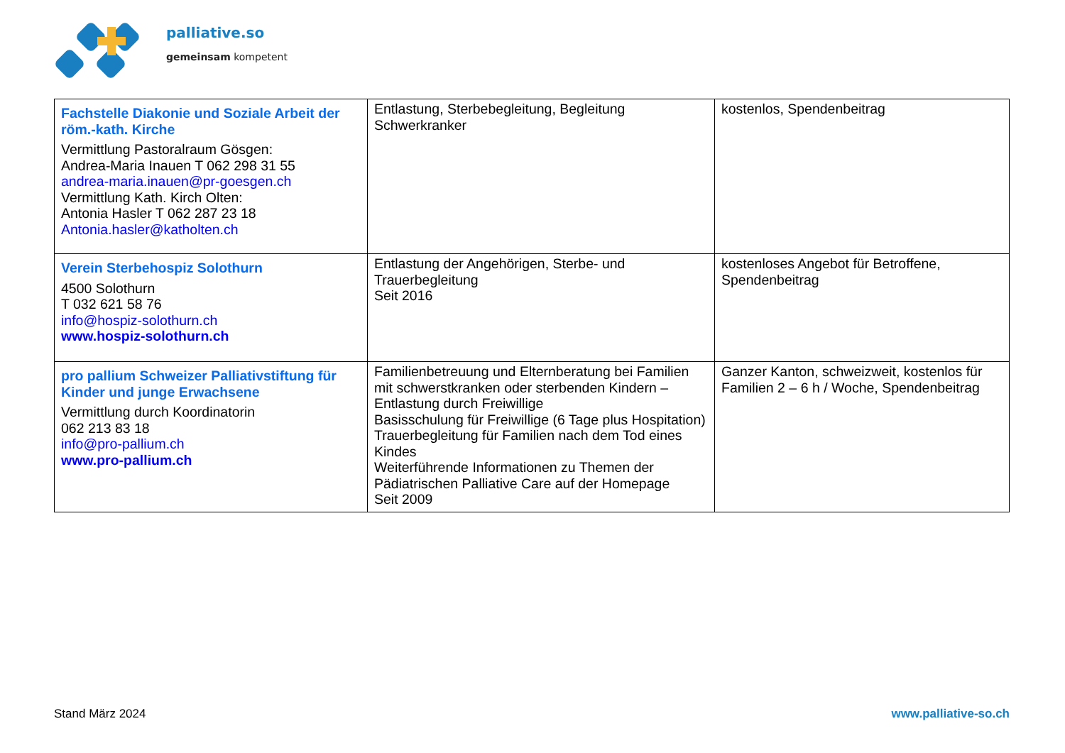palliative.so
gemeinsam kompetent
| Fachstelle Diakonie und Soziale Arbeit der röm.-kath. Kirche Vermittlung Pastoralraum Gösgen: Andrea-Maria Inauen T 062 298 31 55 andrea-maria.inauen@pr-goesgen.ch Vermittlung Kath. Kirch Olten: Antonia Hasler T 062 287 23 18 Antonia.hasler@katholten.ch | Entlastung, Sterbebegleitung, Begleitung Schwerkranker | kostenlos, Spendenbeitrag |
| Verein Sterbehospiz Solothurn 4500 Solothurn T 032 621 58 76 info@hospiz-solothurn.ch www.hospiz-solothurn.ch | Entlastung der Angehörigen, Sterbe- und Trauerbegleitung Seit 2016 | kostenloses Angebot für Betroffene, Spendenbeitrag |
| pro pallium Schweizer Palliativstiftung für Kinder und junge Erwachsene Vermittlung durch Koordinatorin 062 213 83 18 info@pro-pallium.ch www.pro-pallium.ch | Familienbetreuung und Elternberatung bei Familien mit schwerstkranken oder sterbenden Kindern – Entlastung durch Freiwillige Basisschulung für Freiwillige (6 Tage plus Hospitation) Trauerbegleitung für Familien nach dem Tod eines Kindes Weiterführende Informationen zu Themen der Pädiatrischen Palliative Care auf der Homepage Seit 2009 | Ganzer Kanton, schweizweit, kostenlos für Familien 2 – 6 h / Woche, Spendenbeitrag |
Stand März 2024 www.palliative-so.ch